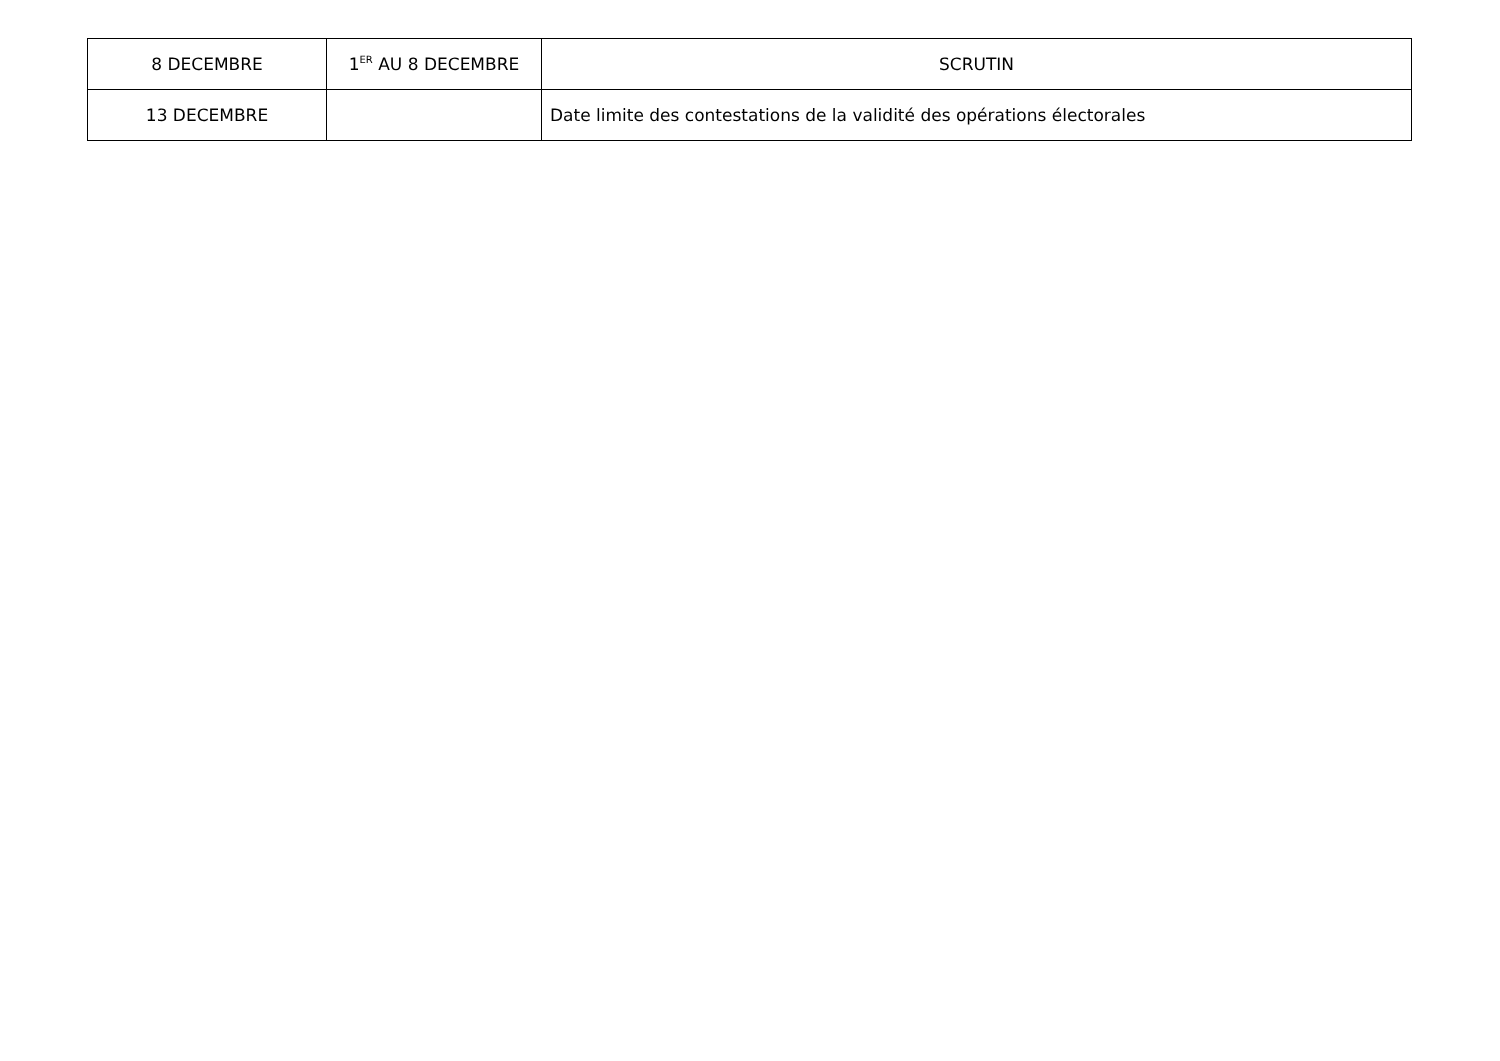| 8 DECEMBRE | 1<sup>ER</sup> AU 8 DECEMBRE | SCRUTIN |
| 13 DECEMBRE | | Date limite des contestations de la validité des opérations électorales |